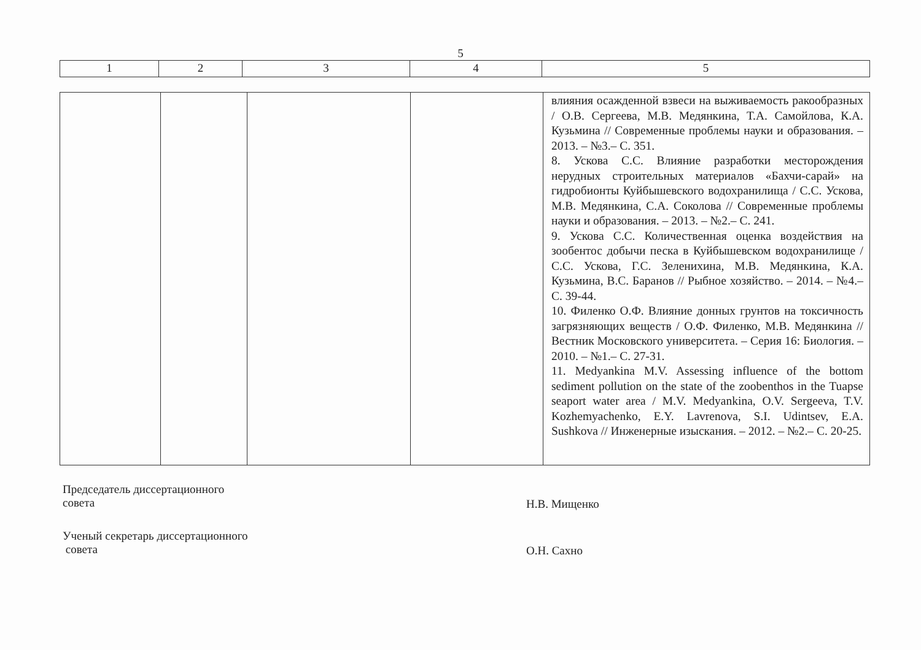5
| 1 | 2 | 3 | 4 | 5 |
| | | | | влияния осажденной взвеси на выживаемость ракообразных / О.В. Сергеева, М.В. Медянкина, Т.А. Самойлова, К.А. Кузьмина // Современные проблемы науки и образования. – 2013. – №3.– С. 351. 8. Ускова С.С. Влияние разработки месторождения нерудных строительных материалов «Бахчи-сарай» на гидробионты Куйбышевского водохранилища / С.С. Ускова, М.В. Медянкина, С.А. Соколова // Современные проблемы науки и образования. – 2013. – №2.– С. 241. 9. Ускова С.С. Количественная оценка воздействия на зообентос добычи песка в Куйбышевском водохранилище / С.С. Ускова, Г.С. Зеленихина, М.В. Медянкина, К.А. Кузьмина, В.С. Баранов // Рыбное хозяйство. – 2014. – №4.– С. 39-44. 10. Филенко О.Ф. Влияние донных грунтов на токсичность загрязняющих веществ / О.Ф. Филенко, М.В. Медянкина // Вестник Московского университета. – Серия 16: Биология. – 2010. – №1.– С. 27-31. 11. Medyankina M.V. Assessing influence of the bottom sediment pollution on the state of the zoobenthos in the Tuapse seaport water area / M.V. Medyankina, O.V. Sergeeva, T.V. Kozhemyachenko, E.Y. Lavrenova, S.I. Udintsev, E.A. Sushkova // Инженерные изыскания. – 2012. – №2.– С. 20-25. |
Председатель диссертационного
совета
Н.В. Мищенко
Ученый секретарь диссертационного
совета
О.Н. Сахно